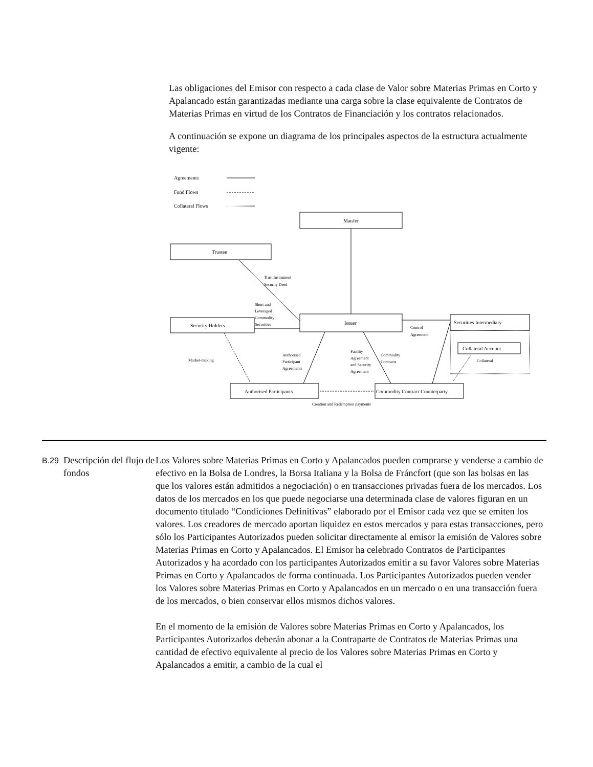Las obligaciones del Emisor con respecto a cada clase de Valor sobre Materias Primas en Corto y Apalancado están garantizadas mediante una carga sobre la clase equivalente de Contratos de Materias Primas en virtud de los Contratos de Financiación y los contratos relacionados.
A continuación se expone un diagrama de los principales aspectos de la estructura actualmente vigente:
Agreements
Fund Flows
Collateral Flows
ManJer
Trustee
Trust Instrument
Security Deed
Short and
Leveraged
Commodity
Securities
Security Holders
Issuer
Securities Intermediary
Collateral Account
Control
Agreement
Collateral
Market-making
Authorised
Participant
Agreements
Facility
Agreement
and Security
Agreement
Commodity
Contracts
Authorised Participants
Commodity Contract Counterparty
Creation and Redemption payments
B.29
Descripción del flujo de fondos
Los Valores sobre Materias Primas en Corto y Apalancados pueden comprarse y venderse a cambio de efectivo en la Bolsa de Londres, la Borsa Italiana y la Bolsa de Fráncfort (que son las bolsas en las que los valores están admitidos a negociación) o en transacciones privadas fuera de los mercados. Los datos de los mercados en los que puede negociarse una determinada clase de valores figuran en un documento titulado “Condiciones Definitivas” elaborado por el Emisor cada vez que se emiten los valores. Los creadores de mercado aportan liquidez en estos mercados y para estas transacciones, pero sólo los Participantes Autorizados pueden solicitar directamente al emisor la emisión de Valores sobre Materias Primas en Corto y Apalancados. El Emisor ha celebrado Contratos de Participantes Autorizados y ha acordado con los participantes Autorizados emitir a su favor Valores sobre Materias Primas en Corto y Apalancados de forma continuada. Los Participantes Autorizados pueden vender los Valores sobre Materias Primas en Corto y Apalancados en un mercado o en una transacción fuera de los mercados, o bien conservar ellos mismos dichos valores.
En el momento de la emisión de Valores sobre Materias Primas en Corto y Apalancados, los Participantes Autorizados deberán abonar a la Contraparte de Contratos de Materias Primas una cantidad de efectivo equivalente al precio de los Valores sobre Materias Primas en Corto y Apalancados a emitir, a cambio de la cual el